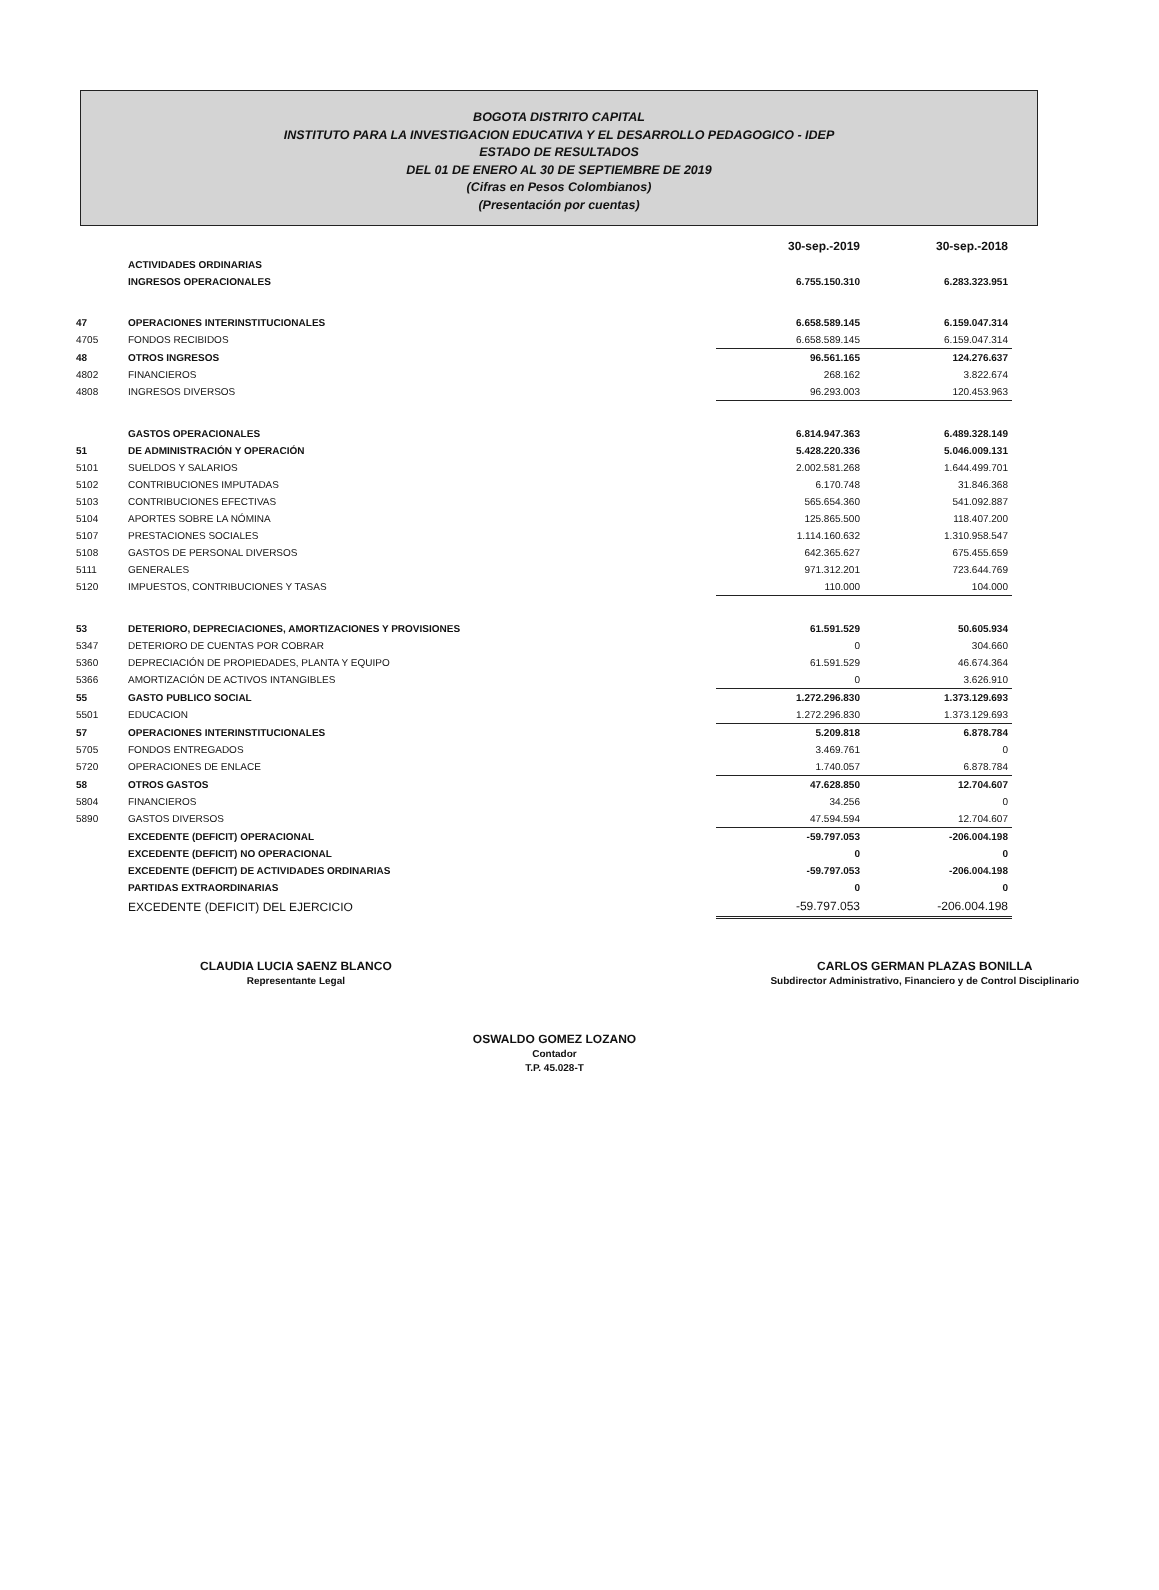BOGOTA DISTRITO CAPITAL
INSTITUTO PARA LA INVESTIGACION EDUCATIVA Y EL DESARROLLO PEDAGOGICO - IDEP
ESTADO DE RESULTADOS
DEL 01 DE ENERO AL 30 DE SEPTIEMBRE DE 2019
(Cifras en Pesos Colombianos)
(Presentación por cuentas)
| | | 30-sep.-2019 | 30-sep.-2018 |
| --- | --- | --- | --- |
| | ACTIVIDADES ORDINARIAS | | |
| | INGRESOS OPERACIONALES | 6.755.150.310 | 6.283.323.951 |
| 47 | OPERACIONES INTERINSTITUCIONALES | 6.658.589.145 | 6.159.047.314 |
| 4705 | FONDOS RECIBIDOS | 6.658.589.145 | 6.159.047.314 |
| 48 | OTROS INGRESOS | 96.561.165 | 124.276.637 |
| 4802 | FINANCIEROS | 268.162 | 3.822.674 |
| 4808 | INGRESOS DIVERSOS | 96.293.003 | 120.453.963 |
| | GASTOS OPERACIONALES | 6.814.947.363 | 6.489.328.149 |
| 51 | DE ADMINISTRACIÓN Y OPERACIÓN | 5.428.220.336 | 5.046.009.131 |
| 5101 | SUELDOS Y SALARIOS | 2.002.581.268 | 1.644.499.701 |
| 5102 | CONTRIBUCIONES IMPUTADAS | 6.170.748 | 31.846.368 |
| 5103 | CONTRIBUCIONES EFECTIVAS | 565.654.360 | 541.092.887 |
| 5104 | APORTES SOBRE LA NÓMINA | 125.865.500 | 118.407.200 |
| 5107 | PRESTACIONES SOCIALES | 1.114.160.632 | 1.310.958.547 |
| 5108 | GASTOS DE PERSONAL DIVERSOS | 642.365.627 | 675.455.659 |
| 5111 | GENERALES | 971.312.201 | 723.644.769 |
| 5120 | IMPUESTOS, CONTRIBUCIONES Y TASAS | 110.000 | 104.000 |
| 53 | DETERIORO, DEPRECIACIONES, AMORTIZACIONES Y PROVISIONES | 61.591.529 | 50.605.934 |
| 5347 | DETERIORO DE CUENTAS POR COBRAR | 0 | 304.660 |
| 5360 | DEPRECIACIÓN DE PROPIEDADES, PLANTA Y EQUIPO | 61.591.529 | 46.674.364 |
| 5366 | AMORTIZACIÓN DE ACTIVOS INTANGIBLES | 0 | 3.626.910 |
| 55 | GASTO PUBLICO SOCIAL | 1.272.296.830 | 1.373.129.693 |
| 5501 | EDUCACION | 1.272.296.830 | 1.373.129.693 |
| 57 | OPERACIONES INTERINSTITUCIONALES | 5.209.818 | 6.878.784 |
| 5705 | FONDOS ENTREGADOS | 3.469.761 | 0 |
| 5720 | OPERACIONES DE ENLACE | 1.740.057 | 6.878.784 |
| 58 | OTROS GASTOS | 47.628.850 | 12.704.607 |
| 5804 | FINANCIEROS | 34.256 | 0 |
| 5890 | GASTOS DIVERSOS | 47.594.594 | 12.704.607 |
| | EXCEDENTE (DEFICIT) OPERACIONAL | -59.797.053 | -206.004.198 |
| | EXCEDENTE (DEFICIT) NO OPERACIONAL | 0 | 0 |
| | EXCEDENTE (DEFICIT) DE ACTIVIDADES ORDINARIAS | -59.797.053 | -206.004.198 |
| | PARTIDAS EXTRAORDINARIAS | 0 | 0 |
| | EXCEDENTE (DEFICIT) DEL EJERCICIO | -59.797.053 | -206.004.198 |
CLAUDIA LUCIA SAENZ BLANCO
Representante Legal
CARLOS GERMAN PLAZAS BONILLA
Subdirector Administrativo, Financiero y de Control Disciplinario
OSWALDO GOMEZ LOZANO
Contador
T.P. 45.028-T